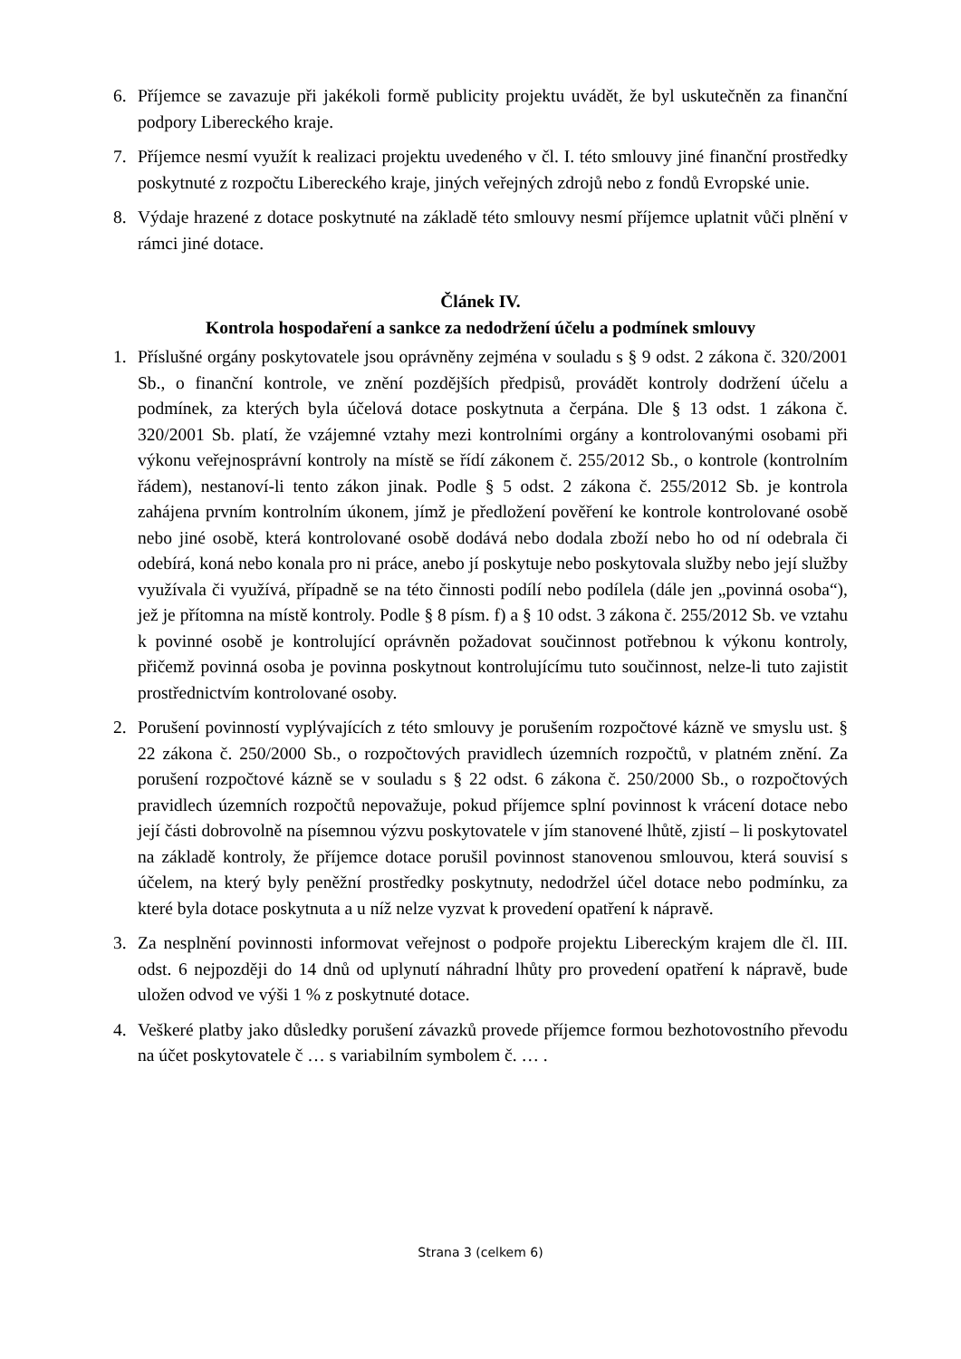6. Příjemce se zavazuje při jakékoli formě publicity projektu uvádět, že byl uskutečněn za finanční podpory Libereckého kraje.
7. Příjemce nesmí využít k realizaci projektu uvedeného v čl. I. této smlouvy jiné finanční prostředky poskytnuté z rozpočtu Libereckého kraje, jiných veřejných zdrojů nebo z fondů Evropské unie.
8. Výdaje hrazené z dotace poskytnuté na základě této smlouvy nesmí příjemce uplatnit vůči plnění v rámci jiné dotace.
Článek IV.
Kontrola hospodaření a sankce za nedodržení účelu a podmínek smlouvy
1. Příslušné orgány poskytovatele jsou oprávněny zejména v souladu s § 9 odst. 2 zákona č. 320/2001 Sb., o finanční kontrole, ve znění pozdějších předpisů, provádět kontroly dodržení účelu a podmínek, za kterých byla účelová dotace poskytnuta a čerpána. Dle § 13 odst. 1 zákona č. 320/2001 Sb. platí, že vzájemné vztahy mezi kontrolními orgány a kontrolovanými osobami při výkonu veřejnosprávní kontroly na místě se řídí zákonem č. 255/2012 Sb., o kontrole (kontrolním řádem), nestanoví-li tento zákon jinak. Podle § 5 odst. 2 zákona č. 255/2012 Sb. je kontrola zahájena prvním kontrolním úkonem, jímž je předložení pověření ke kontrole kontrolované osobě nebo jiné osobě, která kontrolované osobě dodává nebo dodala zboží nebo ho od ní odebrala či odebírá, koná nebo konala pro ni práce, anebo jí poskytuje nebo poskytovala služby nebo její služby využívala či využívá, případně se na této činnosti podílí nebo podílela (dále jen „povinná osoba“), jež je přítomna na místě kontroly. Podle § 8 písm. f) a § 10 odst. 3 zákona č. 255/2012 Sb. ve vztahu k povinné osobě je kontrolující oprávněn požadovat součinnost potřebnou k výkonu kontroly, přičemž povinná osoba je povinna poskytnout kontrolujícímu tuto součinnost, nelze-li tuto zajistit prostřednictvím kontrolované osoby.
2. Porušení povinností vyplývajících z této smlouvy je porušením rozpočtové kázně ve smyslu ust. § 22 zákona č. 250/2000 Sb., o rozpočtových pravidlech územních rozpočtů, v platném znění. Za porušení rozpočtové kázně se v souladu s § 22 odst. 6 zákona č. 250/2000 Sb., o rozpočtových pravidlech územních rozpočtů nepovažuje, pokud příjemce splní povinnost k vrácení dotace nebo její části dobrovolně na písemnou výzvu poskytovatele v jím stanovené lhůtě, zjistí – li poskytovatel na základě kontroly, že příjemce dotace porušil povinnost stanovenou smlouvou, která souvisí s účelem, na který byly peněžní prostředky poskytnuty, nedodržel účel dotace nebo podmínku, za které byla dotace poskytnuta a u níž nelze vyzvat k provedení opatření k nápravě.
3. Za nesplnění povinnosti informovat veřejnost o podpoře projektu Libereckým krajem dle čl. III. odst. 6 nejpozději do 14 dnů od uplynutí náhradní lhůty pro provedení opatření k nápravě, bude uložen odvod ve výši 1 % z poskytnuté dotace.
4. Veškeré platby jako důsledky porušení závazků provede příjemce formou bezhotovostního převodu na účet poskytovatele č … s variabilním symbolem č. … .
Strana 3 (celkem 6)